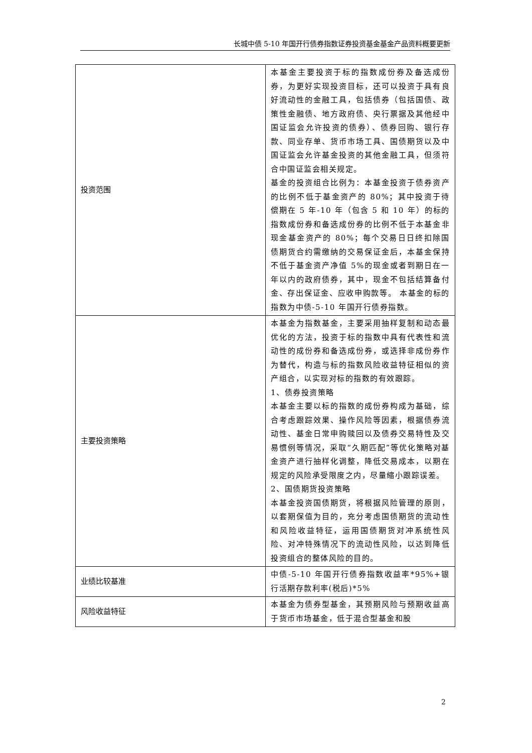长城中债 5-10 年国开行债券指数证券投资基金基金产品资料概要更新
| 投资范围 | 本基金主要投资于标的指数成份券及备选成份券，为更好实现投资目标，还可以投资于具有良好流动性的金融工具，包括债券（包括国债、政策性金融债、地方政府债、央行票据及其他经中国证监会允许投资的债券）、债券回购、银行存款、同业存单、货币市场工具、国债期货以及中国证监会允许基金投资的其他金融工具，但须符合中国证监会相关规定。 基金的投资组合比例为：本基金投资于债券资产的比例不低于基金资产的 80%；其中投资于待偿期在 5 年-10 年（包含 5 和 10 年）的标的指数成份券和备选成份券的比例不低于本基金非现金基金资产的 80%；每个交易日日终扣除国债期货合约需缴纳的交易保证金后，本基金保持不低于基金资产净值 5%的现金或者到期日在一年以内的政府债券，其中，现金不包括结算备付金、存出保证金、应收申购款等。 本基金的标的指数为中债-5-10 年国开行债券指数。 |
| 主要投资策略 | 本基金为指数基金，主要采用抽样复制和动态最优化的方法，投资于标的指数中具有代表性和流动性的成份券和备选成份券，或选择非成份券作为替代，构造与标的指数风险收益特征相似的资产组合，以实现对标的指数的有效跟踪。 1、债券投资策略 本基金主要以标的指数的成份券构成为基础，综合考虑跟踪效果、操作风险等因素，根据债券流动性、基金日常申购赎回以及债券交易特性及交易惯例等情况，采取“久期匹配”等优化策略对基金资产进行抽样化调整，降低交易成本，以期在规定的风险承受限度之内，尽量缩小跟踪误差。 2、国债期货投资策略 本基金投资国债期货，将根据风险管理的原则，以套期保值为目的，充分考虑国债期货的流动性和风险收益特征，运用国债期货对冲系统性风险、对冲特殊情况下的流动性风险，以达到降低投资组合的整体风险的目的。 |
| 业绩比较基准 | 中债-5-10 年国开行债券指数收益率*95%+银行活期存款利率(税后)*5% |
| 风险收益特征 | 本基金为债券型基金，其预期风险与预期收益高于货币市场基金，低于混合型基金和股 |
2